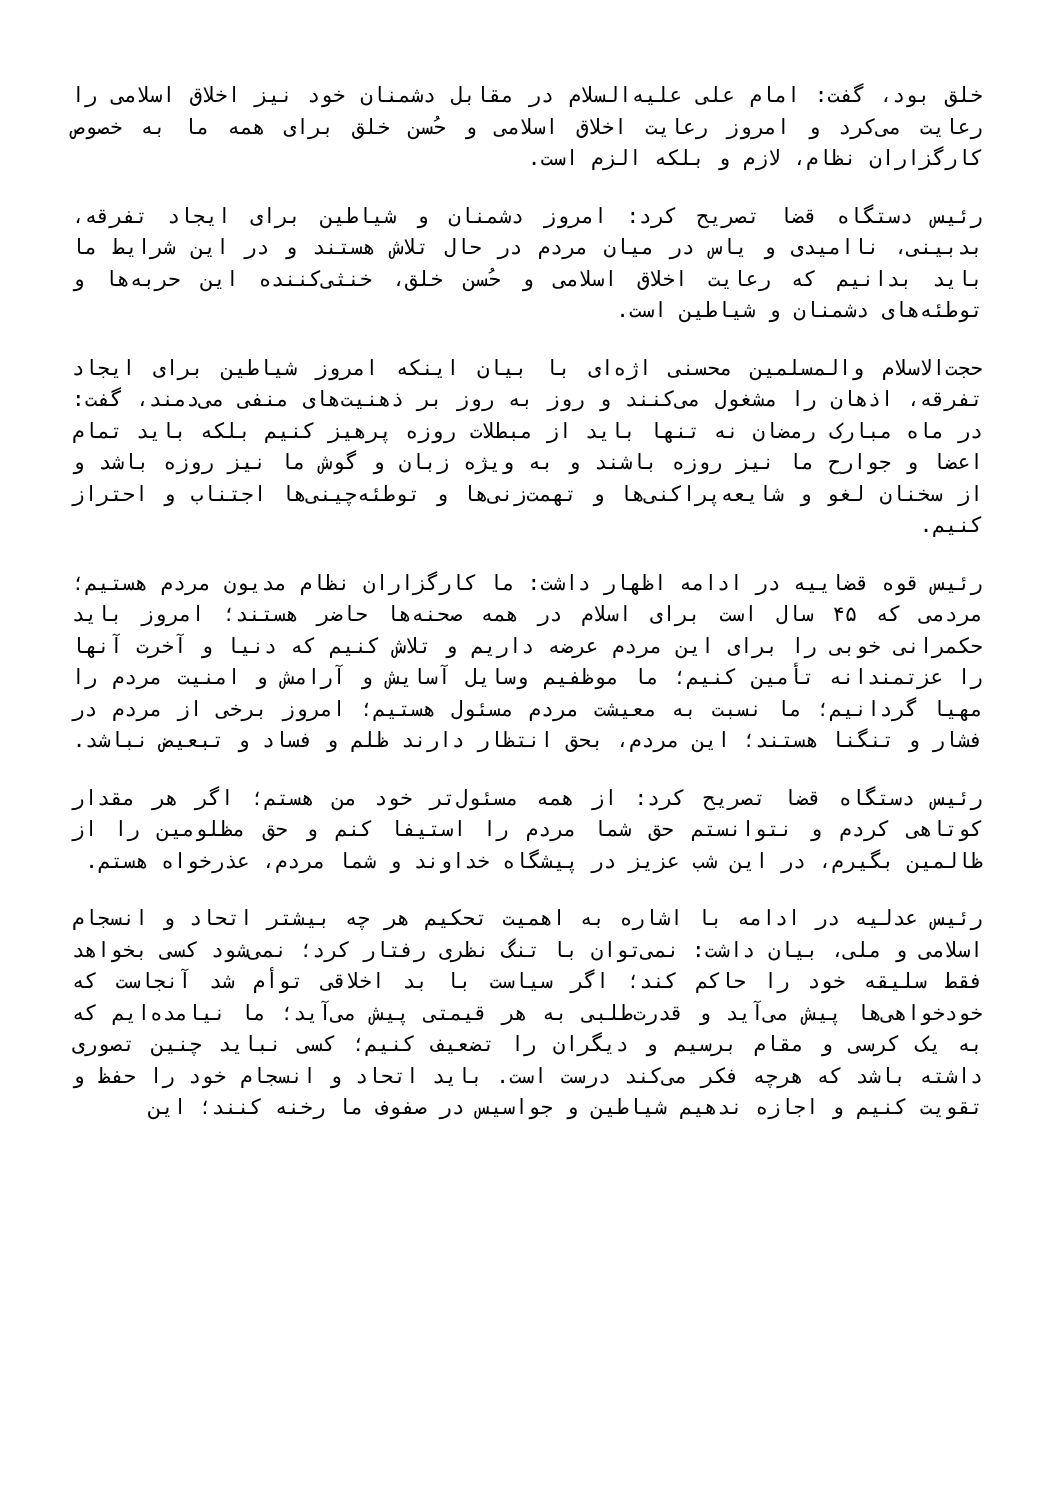خلق بود، گفت: امام علی علیه‌السلام در مقابل دشمنان خود نیز اخلاق اسلامی را رعایت می‌کرد و امروز رعایت اخلاق اسلامی و حُسن خلق برای همه ما به خصوص کارگزاران نظام، لازم و بلکه الزم است.
رئیس دستگاه قضا تصریح کرد: امروز دشمنان و شیاطین برای ایجاد تفرقه، بدبینی، ناامیدی و یاس در میان مردم در حال تلاش هستند و در این شرایط ما باید بدانیم که رعایت اخلاق اسلامی و حُسن خلق، خنثی‌کننده این حربه‌ها و توطئه‌های دشمنان و شیاطین است.
حجت‌الاسلام والمسلمین محسنی اژه‌ای با بیان اینکه امروز شیاطین برای ایجاد تفرقه، اذهان را مشغول می‌کنند و روز به روز بر ذهنیت‌های منفی می‌دمند، گفت: در ماه مبارک رمضان نه تنها باید از مبطلات روزه پرهیز کنیم بلکه باید تمام اعضا و جوارح ما نیز روزه باشند و به ویژه زبان و گوش ما نیز روزه باشد و از سخنان لغو و شایعه‌پراکنی‌ها و تهمت‌زنی‌ها و توطئه‌چینی‌ها اجتناب و احتراز کنیم.
رئیس قوه قضاییه در ادامه اظهار داشت: ما کارگزاران نظام مدیون مردم هستیم؛ مردمی که ۴۵ سال است برای اسلام در همه صحنه‌ها حاضر هستند؛ امروز باید حکمرانی خوبی را برای این مردم عرضه داریم و تلاش کنیم که دنیا و آخرت آنها را عزتمندانه تأمین کنیم؛ ما موظفیم وسایل آسایش و آرامش و امنیت مردم را مهیا گردانیم؛ ما نسبت به معیشت مردم مسئول هستیم؛ امروز برخی از مردم در فشار و تنگنا هستند؛ این مردم، بحق انتظار دارند ظلم و فساد و تبعیض نباشد.
رئیس دستگاه قضا تصریح کرد: از همه مسئول‌تر خود من هستم؛ اگر هر مقدار کوتاهی کردم و نتوانستم حق شما مردم را استیفا کنم و حق مظلومین را از ظالمین بگیرم، در این شب عزیز در پیشگاه خداوند و شما مردم، عذرخواه هستم.
رئیس عدلیه در ادامه با اشاره به اهمیت تحکیم هر چه بیشتر اتحاد و انسجام اسلامی و ملی، بیان داشت: نمی‌توان با تنگ نظری رفتار کرد؛ نمی‌شود کسی بخواهد فقط سلیقه خود را حاکم کند؛ اگر سیاست با بد اخلاقی توأم شد آنجاست که خودخواهی‌ها پیش می‌آید و قدرت‌طلبی به هر قیمتی پیش می‌آید؛ ما نیامده‌ایم که به یک کرسی و مقام برسیم و دیگران را تضعیف کنیم؛ کسی نباید چنین تصوری داشته باشد که هرچه فکر می‌کند درست است. باید اتحاد و انسجام خود را حفظ و تقویت کنیم و اجازه ندهیم شیاطین و جواسیس در صفوف ما رخنه کنند؛ این